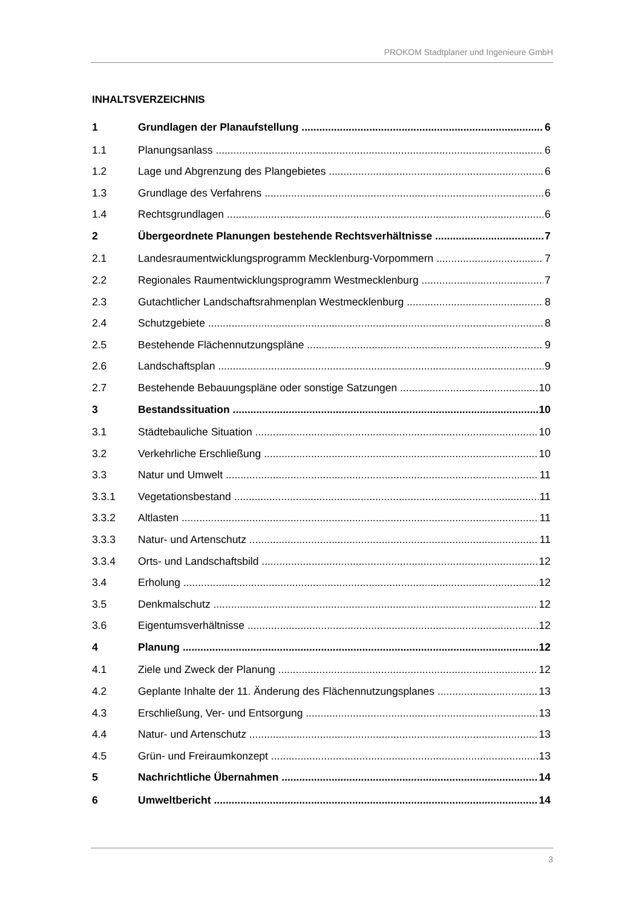PROKOM Stadtplaner und Ingenieure GmbH
INHALTSVERZEICHNIS
1 Grundlagen der Planaufstellung 6
1.1 Planungsanlass 6
1.2 Lage und Abgrenzung des Plangebietes 6
1.3 Grundlage des Verfahrens 6
1.4 Rechtsgrundlagen 6
2 Übergeordnete Planungen bestehende Rechtsverhältnisse 7
2.1 Landesraumentwicklungsprogramm Mecklenburg-Vorpommern 7
2.2 Regionales Raumentwicklungsprogramm Westmecklenburg 7
2.3 Gutachtlicher Landschaftsrahmenplan Westmecklenburg 8
2.4 Schutzgebiete 8
2.5 Bestehende Flächennutzungspläne 9
2.6 Landschaftsplan 9
2.7 Bestehende Bebauungspläne oder sonstige Satzungen 10
3 Bestandssituation 10
3.1 Städtebauliche Situation 10
3.2 Verkehrliche Erschließung 10
3.3 Natur und Umwelt 11
3.3.1 Vegetationsbestand 11
3.3.2 Altlasten 11
3.3.3 Natur- und Artenschutz 11
3.3.4 Orts- und Landschaftsbild 12
3.4 Erholung 12
3.5 Denkmalschutz 12
3.6 Eigentumsverhältnisse 12
4 Planung 12
4.1 Ziele und Zweck der Planung 12
4.2 Geplante Inhalte der 11. Änderung des Flächennutzungsplanes 13
4.3 Erschließung, Ver- und Entsorgung 13
4.4 Natur- und Artenschutz 13
4.5 Grün- und Freiraumkonzept 13
5 Nachrichtliche Übernahmen 14
6 Umweltbericht 14
3